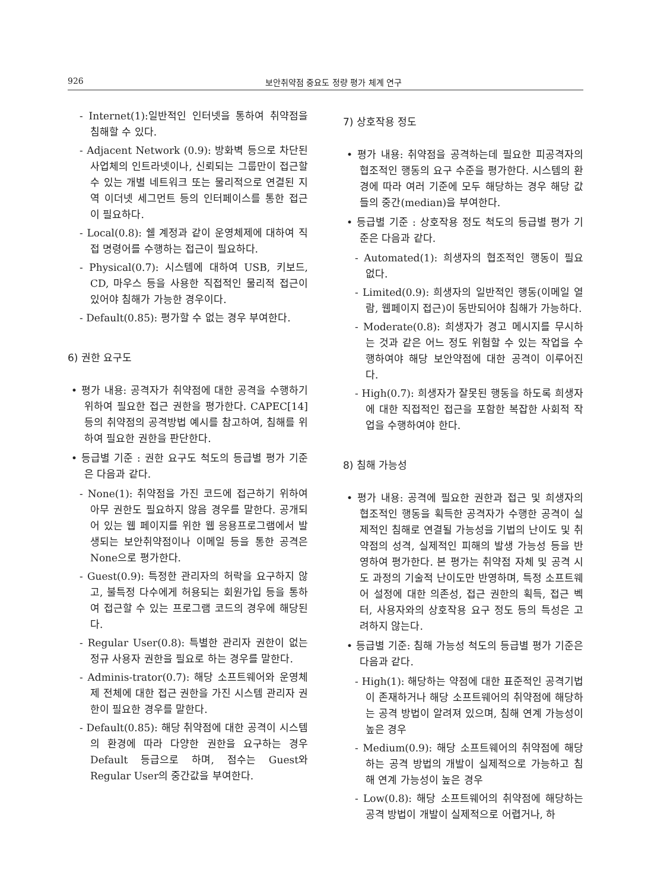926 보안취약점 중요도 정량 평가 체계 연구
- Internet(1):일반적인 인터넷을 통하여 취약점을 침해할 수 있다.
- Adjacent Network (0.9): 방화벽 등으로 차단된 사업체의 인트라넷이나, 신뢰되는 그룹만이 접근할 수 있는 개별 네트워크 또는 물리적으로 연결된 지역 이더넷 세그먼트 등의 인터페이스를 통한 접근이 필요하다.
- Local(0.8): 쉘 계정과 같이 운영체제에 대하여 직접 명령어를 수행하는 접근이 필요하다.
- Physical(0.7): 시스템에 대하여 USB, 키보드, CD, 마우스 등을 사용한 직접적인 물리적 접근이 있어야 침해가 가능한 경우이다.
- Default(0.85): 평가할 수 없는 경우 부여한다.
6) 권한 요구도
• 평가 내용: 공격자가 취약점에 대한 공격을 수행하기 위하여 필요한 접근 권한을 평가한다. CAPEC[14] 등의 취약점의 공격방법 예시를 참고하여, 침해를 위하여 필요한 권한을 판단한다.
• 등급별 기준 : 권한 요구도 척도의 등급별 평가 기준은 다음과 같다.
- None(1): 취약점을 가진 코드에 접근하기 위하여 아무 권한도 필요하지 않음 경우를 말한다. 공개되어 있는 웹 페이지를 위한 웹 응용프로그램에서 발생되는 보안취약점이나 이메일 등을 통한 공격은 None으로 평가한다.
- Guest(0.9): 특정한 관리자의 허락을 요구하지 않고, 불특정 다수에게 허용되는 회원가입 등을 통하여 접근할 수 있는 프로그램 코드의 경우에 해당된다.
- Regular User(0.8): 특별한 관리자 권한이 없는 정규 사용자 권한을 필요로 하는 경우를 말한다.
- Adminis-trator(0.7): 해당 소프트웨어와 운영체제 전체에 대한 접근 권한을 가진 시스템 관리자 권한이 필요한 경우를 말한다.
- Default(0.85): 해당 취약점에 대한 공격이 시스템의 환경에 따라 다양한 권한을 요구하는 경우 Default 등급으로 하며, 점수는 Guest와 Regular User의 중간값을 부여한다.
7) 상호작용 정도
• 평가 내용: 취약점을 공격하는데 필요한 피공격자의 협조적인 행동의 요구 수준을 평가한다. 시스템의 환경에 따라 여러 기준에 모두 해당하는 경우 해당 값들의 중간(median)을 부여한다.
• 등급별 기준 : 상호작용 정도 척도의 등급별 평가 기준은 다음과 같다.
- Automated(1): 희생자의 협조적인 행동이 필요 없다.
- Limited(0.9): 희생자의 일반적인 행동(이메일 열람, 웹페이지 접근)이 동반되어야 침해가 가능하다.
- Moderate(0.8): 희생자가 경고 메시지를 무시하는 것과 같은 어느 정도 위험할 수 있는 작업을 수행하여야 해당 보안약점에 대한 공격이 이루어진다.
- High(0.7): 희생자가 잘못된 행동을 하도록 희생자에 대한 직접적인 접근을 포함한 복잡한 사회적 작업을 수행하여야 한다.
8) 침해 가능성
• 평가 내용: 공격에 필요한 권한과 접근 및 희생자의 협조적인 행동을 획득한 공격자가 수행한 공격이 실제적인 침해로 연결될 가능성을 기법의 난이도 및 취약점의 성격, 실제적인 피해의 발생 가능성 등을 반영하여 평가한다. 본 평가는 취약점 자체 및 공격 시도 과정의 기술적 난이도만 반영하며, 특정 소프트웨어 설정에 대한 의존성, 접근 권한의 획득, 접근 벡터, 사용자와의 상호작용 요구 정도 등의 특성은 고려하지 않는다.
• 등급별 기준: 침해 가능성 척도의 등급별 평가 기준은 다음과 같다.
- High(1): 해당하는 약점에 대한 표준적인 공격기법이 존재하거나 해당 소프트웨어의 취약점에 해당하는 공격 방법이 알려져 있으며, 침해 연계 가능성이 높은 경우
- Medium(0.9): 해당 소프트웨어의 취약점에 해당하는 공격 방법의 개발이 실제적으로 가능하고 침해 연계 가능성이 높은 경우
- Low(0.8): 해당 소프트웨어의 취약점에 해당하는 공격 방법이 개발이 실제적으로 어렵거나, 하